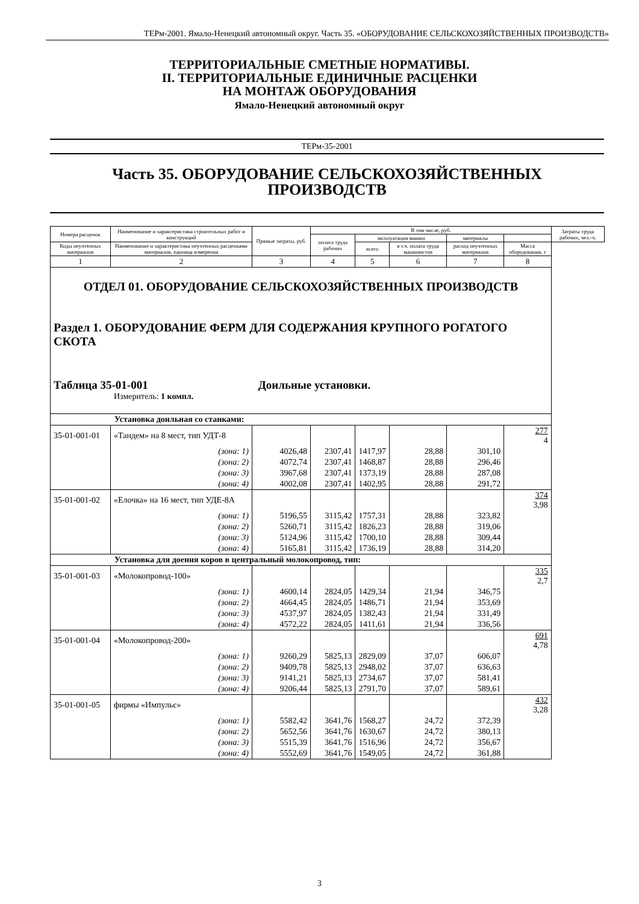ТЕРм-2001. Ямало-Ненецкий автономный округ. Часть 35. «ОБОРУДОВАНИЕ СЕЛЬСКОХОЗЯЙСТВЕННЫХ ПРОИЗВОДСТВ»
ТЕРРИТОРИАЛЬНЫЕ СМЕТНЫЕ НОРМАТИВЫ.
II. ТЕРРИТОРИАЛЬНЫЕ ЕДИНИЧНЫЕ РАСЦЕНКИ
НА МОНТАЖ ОБОРУДОВАНИЯ
Ямало-Ненецкий автономный округ
ТЕРм-35-2001
Часть 35. ОБОРУДОВАНИЕ СЕЛЬСКОХОЗЯЙСТВЕННЫХ
ПРОИЗВОДСТВ
| Номера расценок | Наименование и характеристика строительных работ и конструкций | Прямые затраты, руб. | В том числе, руб. | | | | | Затраты труда рабочих, чел.-ч. |
| --- | --- | --- | --- | --- | --- | --- | --- | --- |
| | | | оплата труда рабочих | эксплуатация машин | | материалы | | |
| Коды неучтенных материалов | Наименование и характеристика неучтенных расценками материалов, единица измерения | | | всего | в т.ч. оплата труда машинистов | расход неучтенных материалов | Масса оборудования, т | |
| 1 | 2 | 3 | 4 | 5 | 6 | 7 | 8 | |
| ОТДЕЛ 01. ОБОРУДОВАНИЕ СЕЛЬСКОХОЗЯЙСТВЕННЫХ ПРОИЗВОДСТВ Раздел 1. ОБОРУДОВАНИЕ ФЕРМ ДЛЯ СОДЕРЖАНИЯ КРУПНОГО РОГАТОГО СКОТА Таблица 35-01-001 Доильные установки. Измеритель: 1 компл. | | | | | | | | |
| Установка доильная со станками: | | | | | | | | |
| 35-01-001-01 | «Тандем» на 8 мест, тип УДТ-8 | | | | | | 277 4 | |
| | (зона: 1) | 4026,48 | 2307,41 | 1417,97 | 28,88 | 301,10 | | |
| | (зона: 2) | 4072,74 | 2307,41 | 1468,87 | 28,88 | 296,46 | | |
| | (зона: 3) | 3967,68 | 2307,41 | 1373,19 | 28,88 | 287,08 | | |
| | (зона: 4) | 4002,08 | 2307,41 | 1402,95 | 28,88 | 291,72 | | |
| 35-01-001-02 | «Елочка» на 16 мест, тип УДЕ-8А | | | | | | 374 3,98 | |
| | (зона: 1) | 5196,55 | 3115,42 | 1757,31 | 28,88 | 323,82 | | |
| | (зона: 2) | 5260,71 | 3115,42 | 1826,23 | 28,88 | 319,06 | | |
| | (зона: 3) | 5124,96 | 3115,42 | 1700,10 | 28,88 | 309,44 | | |
| | (зона: 4) | 5165,81 | 3115,42 | 1736,19 | 28,88 | 314,20 | | |
| Установка для доения коров в центральный молокопровод, тип: | | | | | | | | |
| 35-01-001-03 | «Молокопровод-100» | | | | | | 335 2,7 | |
| | (зона: 1) | 4600,14 | 2824,05 | 1429,34 | 21,94 | 346,75 | | |
| | (зона: 2) | 4664,45 | 2824,05 | 1486,71 | 21,94 | 353,69 | | |
| | (зона: 3) | 4537,97 | 2824,05 | 1382,43 | 21,94 | 331,49 | | |
| | (зона: 4) | 4572,22 | 2824,05 | 1411,61 | 21,94 | 336,56 | | |
| 35-01-001-04 | «Молокопровод-200» | | | | | | 691 4,78 | |
| | (зона: 1) | 9260,29 | 5825,13 | 2829,09 | 37,07 | 606,07 | | |
| | (зона: 2) | 9409,78 | 5825,13 | 2948,02 | 37,07 | 636,63 | | |
| | (зона: 3) | 9141,21 | 5825,13 | 2734,67 | 37,07 | 581,41 | | |
| | (зона: 4) | 9206,44 | 5825,13 | 2791,70 | 37,07 | 589,61 | | |
| 35-01-001-05 | фирмы «Импульс» | | | | | | 432 3,28 | |
| | (зона: 1) | 5582,42 | 3641,76 | 1568,27 | 24,72 | 372,39 | | |
| | (зона: 2) | 5652,56 | 3641,76 | 1630,67 | 24,72 | 380,13 | | |
| | (зона: 3) | 5515,39 | 3641,76 | 1516,96 | 24,72 | 356,67 | | |
| | (зона: 4) | 5552,69 | 3641,76 | 1549,05 | 24,72 | 361,88 | | |
3